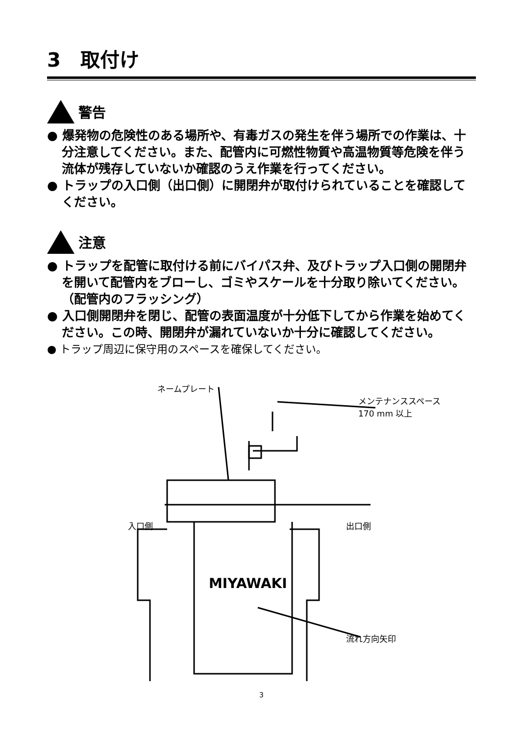3　取付け
警告
● 爆発物の危険性のある場所や、有毒ガスの発生を伴う場所での作業は、十分注意してください。また、配管内に可燃性物質や高温物質等危険を伴う流体が残存していないか確認のうえ作業を行ってください。
● トラップの入口側（出口側）に開閉弁が取付けられていることを確認してください。
注意
● トラップを配管に取付ける前にバイパス弁、及びトラップ入口側の開閉弁を開いて配管内をブローし、ゴミやスケールを十分取り除いてください。（配管内のフラッシング）
● 入口側開閉弁を閉じ、配管の表面温度が十分低下してから作業を始めてください。この時、開閉弁が漏れていないか十分に確認してください。
● トラップ周辺に保守用のスペースを確保してください。
MIYAWAKI
ネームプレート
メンテナンススペース
170 mm 以上
入口側 出口側
流れ方向矢印
3